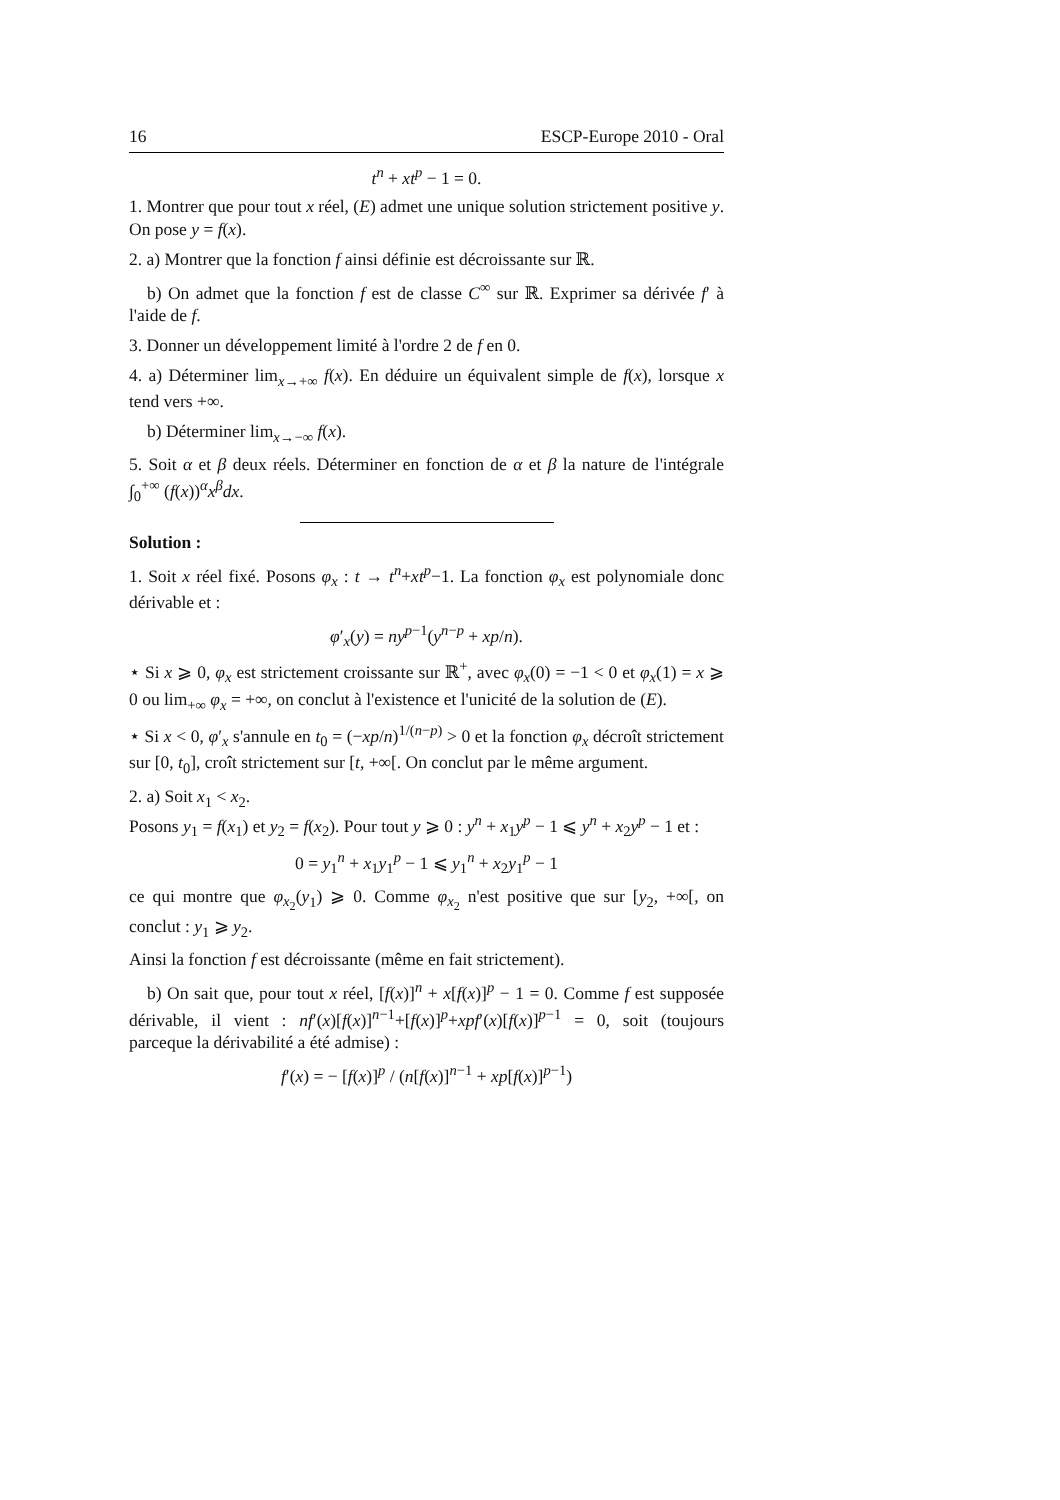16 ESCP-Europe 2010 - Oral
t<sup>n</sup> + xt<sup>p</sup> − 1 = 0.
1. Montrer que pour tout x réel, (E) admet une unique solution strictement positive y. On pose y = f(x).
2. a) Montrer que la fonction f ainsi définie est décroissante sur ℝ.
b) On admet que la fonction f est de classe C<sup>∞</sup> sur ℝ. Exprimer sa dérivée f′ à l'aide de f.
3. Donner un développement limité à l'ordre 2 de f en 0.
4. a) Déterminer lim<sub>x→+∞</sub> f(x). En déduire un équivalent simple de f(x), lorsque x tend vers +∞.
b) Déterminer lim<sub>x→−∞</sub> f(x).
5. Soit α et β deux réels. Déterminer en fonction de α et β la nature de l'intégrale ∫<sub>0</sub><sup>+∞</sup> (f(x))<sup>α</sup>x<sup>β</sup>dx.
Solution :
1. Soit x réel fixé. Posons φ<sub>x</sub> : t → t<sup>n</sup>+xt<sup>p</sup>−1. La fonction φ<sub>x</sub> est polynomiale donc dérivable et :
φ′<sub>x</sub>(y) = ny<sup>p−1</sup>(y<sup>n−p</sup> + xp/n).
⋆ Si x ⩾ 0, φ<sub>x</sub> est strictement croissante sur ℝ<sup>+</sup>, avec φ<sub>x</sub>(0) = −1 < 0 et φ<sub>x</sub>(1) = x ⩾ 0 ou lim<sub>+∞</sub> φ<sub>x</sub> = +∞, on conclut à l'existence et l'unicité de la solution de (E).
⋆ Si x < 0, φ′<sub>x</sub> s'annule en t<sub>0</sub> = (−xp/n)<sup>1/(n−p)</sup> > 0 et la fonction φ<sub>x</sub> décroît strictement sur [0, t<sub>0</sub>], croît strictement sur [t, +∞[. On conclut par le même argument.
2. a) Soit x<sub>1</sub> < x<sub>2</sub>.
Posons y<sub>1</sub> = f(x<sub>1</sub>) et y<sub>2</sub> = f(x<sub>2</sub>). Pour tout y ⩾ 0 : y<sup>n</sup> + x<sub>1</sub>y<sup>p</sup> − 1 ⩽ y<sup>n</sup> + x<sub>2</sub>y<sup>p</sup> − 1 et :
0 = y<sub>1</sub><sup>n</sup> + x<sub>1</sub>y<sub>1</sub><sup>p</sup> − 1 ⩽ y<sub>1</sub><sup>n</sup> + x<sub>2</sub>y<sub>1</sub><sup>p</sup> − 1
ce qui montre que φ<sub>x<sub>2</sub></sub>(y<sub>1</sub>) ⩾ 0. Comme φ<sub>x<sub>2</sub></sub> n'est positive que sur [y<sub>2</sub>, +∞[, on conclut : y<sub>1</sub> ⩾ y<sub>2</sub>.
Ainsi la fonction f est décroissante (même en fait strictement).
b) On sait que, pour tout x réel, [f(x)]<sup>n</sup> + x[f(x)]<sup>p</sup> − 1 = 0. Comme f est supposée dérivable, il vient : nf′(x)[f(x)]<sup>n−1</sup>+[f(x)]<sup>p</sup>+xpf′(x)[f(x)]<sup>p−1</sup> = 0, soit (toujours parceque la dérivabilité a été admise) :
f′(x) = − [f(x)]<sup>p</sup> / (n[f(x)]<sup>n−1</sup> + xp[f(x)]<sup>p−1</sup>)